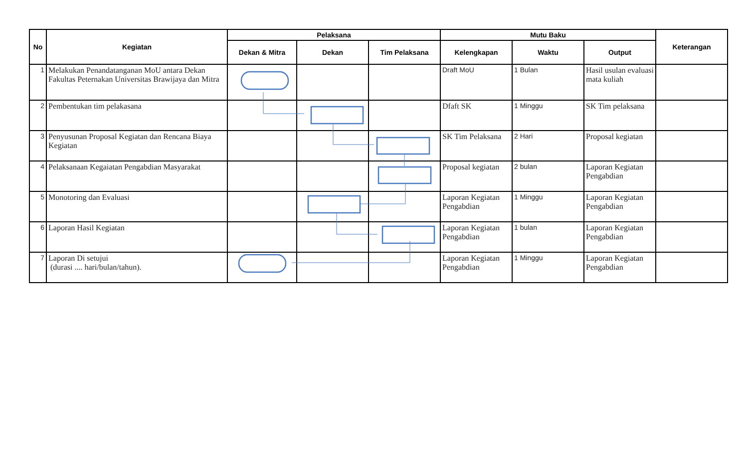| No | Kegiatan | Pelaksana | | | Mutu Baku | | | Keterangan |
| --- | --- | --- | --- | --- | --- | --- | --- | --- |
| | | Dekan & Mitra | Dekan | Tim Pelaksana | Kelengkapan | Waktu | Output | |
| 1 | Melakukan Penandatanganan MoU antara Dekan Fakultas Peternakan Universitas Brawijaya dan Mitra | | | | Draft MoU | 1 Bulan | Hasil usulan evaluasi mata kuliah | |
| 2 | Pembentukan tim pelakasana | | | | Dfaft SK | 1 Minggu | SK Tim pelaksana | |
| 3 | Penyusunan Proposal Kegiatan dan Rencana Biaya Kegiatan | | | | SK Tim Pelaksana | 2 Hari | Proposal kegiatan | |
| 4 | Pelaksanaan Kegaiatan Pengabdian Masyarakat | | | | Proposal kegiatan | 2 bulan | Laporan Kegiatan Pengabdian | |
| 5 | Monotoring dan Evaluasi | | | | Laporan Kegiatan Pengabdian | 1 Minggu | Laporan Kegiatan Pengabdian | |
| 6 | Laporan Hasil Kegiatan | | | | Laporan Kegiatan Pengabdian | 1 bulan | Laporan Kegiatan Pengabdian | |
| 7 | Laporan Di setujui (durasi .... hari/bulan/tahun). | | | | Laporan Kegiatan Pengabdian | 1 Minggu | Laporan Kegiatan Pengabdian | |